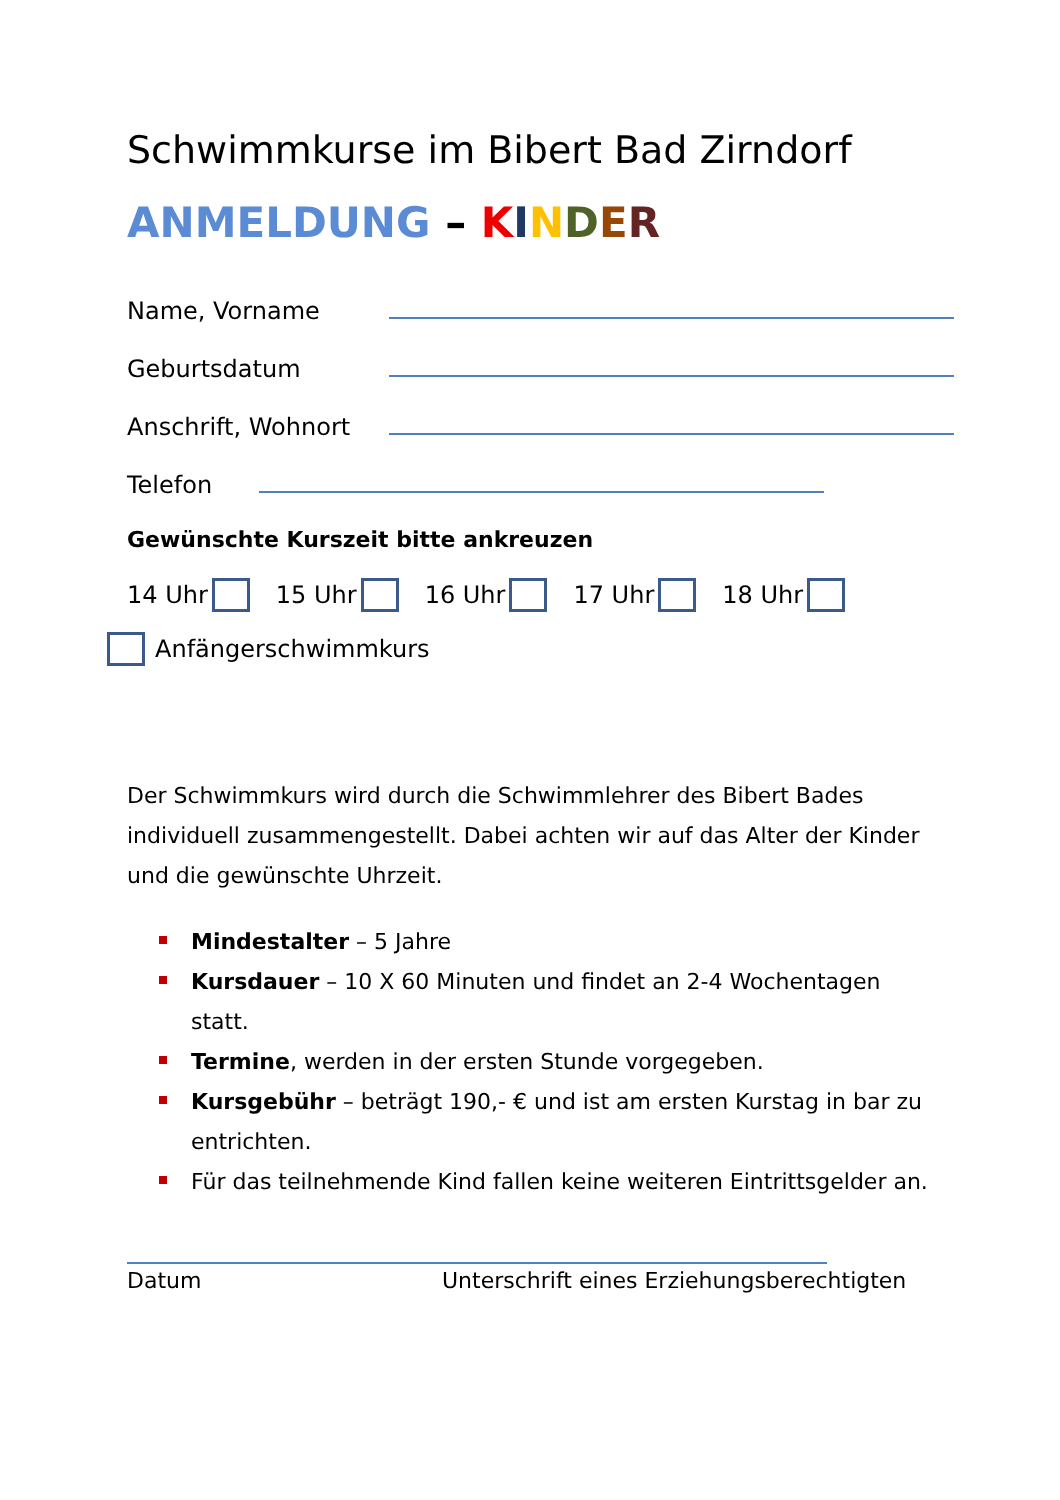Schwimmkurse im Bibert Bad Zirndorf
ANMELDUNG – KINDER
Name, Vorname
Geburtsdatum
Anschrift, Wohnort
Telefon
Gewünschte Kurszeit bitte ankreuzen
14 Uhr 15 Uhr 16 Uhr 17 Uhr 18 Uhr
Anfängerschwimmkurs
Der Schwimmkurs wird durch die Schwimmlehrer des Bibert Bades individuell zusammengestellt. Dabei achten wir auf das Alter der Kinder und die gewünschte Uhrzeit.
Mindestalter – 5 Jahre
Kursdauer – 10 X 60 Minuten und findet an 2-4 Wochentagen statt.
Termine, werden in der ersten Stunde vorgegeben.
Kursgebühr – beträgt 190,- € und ist am ersten Kurstag in bar zu entrichten.
Für das teilnehmende Kind fallen keine weiteren Eintrittsgelder an.
Datum Unterschrift eines Erziehungsberechtigten